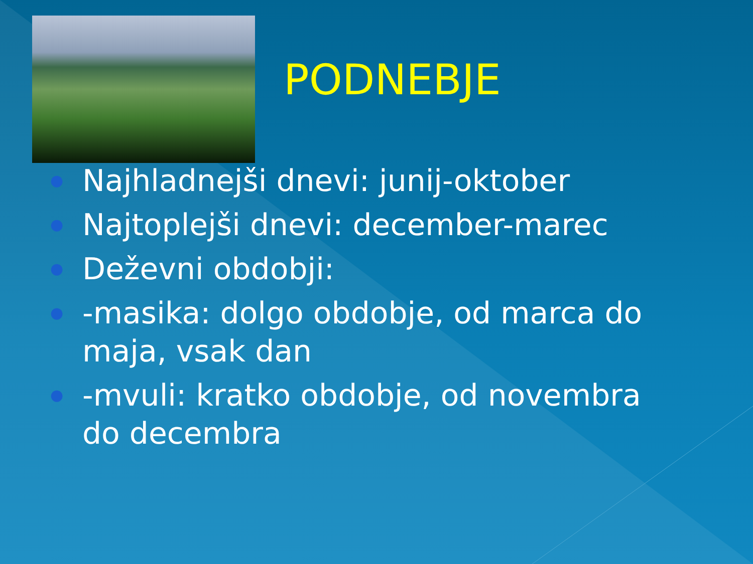PODNEBJE
● Najhladnejši dnevi: junij-oktober
● Najtoplejši dnevi: december-marec
● Deževni obdobji:
● -masika: dolgo obdobje, od marca do maja, vsak dan
● -mvuli: kratko obdobje, od novembra do decembra